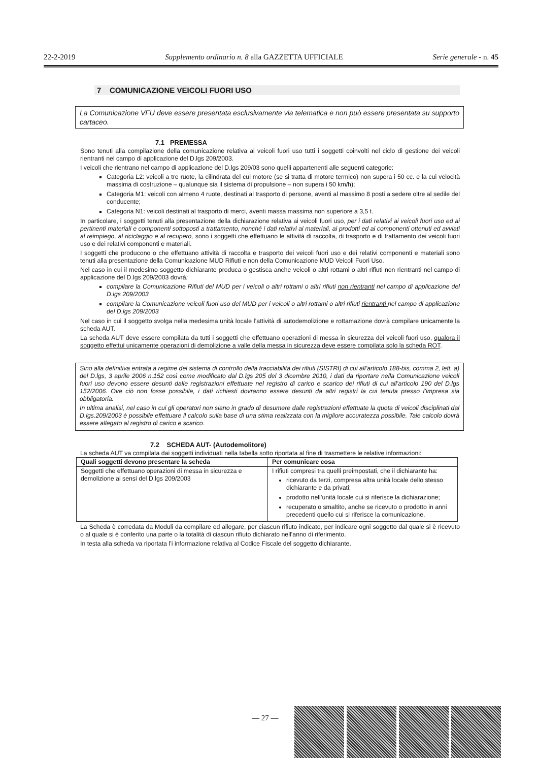22-2-2019 Supplemento ordinario n. 8 alla GAZZETTA UFFICIALE Serie generale - n. 45
7 COMUNICAZIONE VEICOLI FUORI USO
La Comunicazione VFU deve essere presentata esclusivamente via telematica e non può essere presentata su supporto cartaceo.
7.1 PREMESSA
Sono tenuti alla compilazione della comunicazione relativa ai veicoli fuori uso tutti i soggetti coinvolti nel ciclo di gestione dei veicoli rientranti nel campo di applicazione del D.lgs 209/2003.
I veicoli che rientrano nel campo di applicazione del D.lgs 209/03 sono quelli appartenenti alle seguenti categorie:
Categoria L2: veicoli a tre ruote, la cilindrata del cui motore (se si tratta di motore termico) non supera i 50 cc. e la cui velocità massima di costruzione – qualunque sia il sistema di propulsione – non supera i 50 km/h);
Categoria M1: veicoli con almeno 4 ruote, destinati al trasporto di persone, aventi al massimo 8 posti a sedere oltre al sedile del conducente;
Categoria N1: veicoli destinati al trasporto di merci, aventi massa massima non superiore a 3,5 t.
In particolare, i soggetti tenuti alla presentazione della dichiarazione relativa ai veicoli fuori uso, per i dati relativi ai veicoli fuori uso ed ai pertinenti materiali e componenti sottoposti a trattamento, nonché i dati relativi ai materiali, ai prodotti ed ai componenti ottenuti ed avviati al reimpiego, al riciclaggio e al recupero, sono i soggetti che effettuano le attività di raccolta, di trasporto e di trattamento dei veicoli fuori uso e dei relativi componenti e materiali.
I soggetti che producono o che effettuano attività di raccolta e trasporto dei veicoli fuori uso e dei relativi componenti e materiali sono tenuti alla presentazione della Comunicazione MUD Rifiuti e non della Comunicazione MUD Veicoli Fuori Uso.
Nel caso in cui il medesimo soggetto dichiarante produca o gestisca anche veicoli o altri rottami o altri rifiuti non rientranti nel campo di applicazione del D.lgs 209/2003 dovrà:
compilare la Comunicazione Rifiuti del MUD per i veicoli o altri rottami o altri rifiuti non rientranti nel campo di applicazione del D.lgs 209/2003
compilare la Comunicazione veicoli fuori uso del MUD per i veicoli o altri rottami o altri rifiuti rientranti nel campo di applicazione del D.lgs 209/2003
Nel caso in cui il soggetto svolga nella medesima unità locale l’attività di autodemolizione e rottamazione dovrà compilare unicamente la scheda AUT.
La scheda AUT deve essere compilata da tutti i soggetti che effettuano operazioni di messa in sicurezza dei veicoli fuori uso, qualora il soggetto effettui unicamente operazioni di demolizione a valle della messa in sicurezza deve essere compilata solo la scheda ROT.
Sino alla definitiva entrata a regime del sistema di controllo della tracciabilità dei rifiuti (SISTRI) di cui all’articolo 188-bis, comma 2, lett. a) del D.lgs, 3 aprile 2006 n.152 così come modificato dal D.lgs 205 del 3 dicembre 2010, i dati da riportare nella Comunicazione veicoli fuori uso devono essere desunti dalle registrazioni effettuate nel registro di carico e scarico dei rifiuti di cui all’articolo 190 del D.lgs 152/2006. Ove ciò non fosse possibile, i dati richiesti dovranno essere desunti da altri registri la cui tenuta presso l’impresa sia obbligatoria.
In ultima analisi, nel caso in cui gli operatori non siano in grado di desumere dalle registrazioni effettuate la quota di veicoli disciplinati dal D.lgs.209/2003 è possibile effettuare il calcolo sulla base di una stima realizzata con la migliore accuratezza possibile. Tale calcolo dovrà essere allegato al registro di carico e scarico.
7.2 SCHEDA AUT- (Autodemolitore)
La scheda AUT va compilata dai soggetti individuati nella tabella sotto riportata al fine di trasmettere le relative informazioni:
| Quali soggetti devono presentare la scheda | Per comunicare cosa |
| --- | --- |
| Soggetti che effettuano operazioni di messa in sicurezza e demolizione ai sensi del D.lgs 209/2003 | I rifiuti compresi tra quelli preimpostati, che il dichiarante ha: ricevuto da terzi, compresa altra unità locale dello stesso dichiarante e da privati; prodotto nell’unità locale cui si riferisce la dichiarazione; recuperato o smaltito, anche se ricevuto o prodotto in anni precedenti quello cui si riferisce la comunicazione. |
La Scheda è corredata da Moduli da compilare ed allegare, per ciascun rifiuto indicato, per indicare ogni soggetto dal quale si è ricevuto o al quale si è conferito una parte o la totalità di ciascun rifiuto dichiarato nell’anno di riferimento.
In testa alla scheda va riportata l’i informazione relativa al Codice Fiscale del soggetto dichiarante.
— 27 —